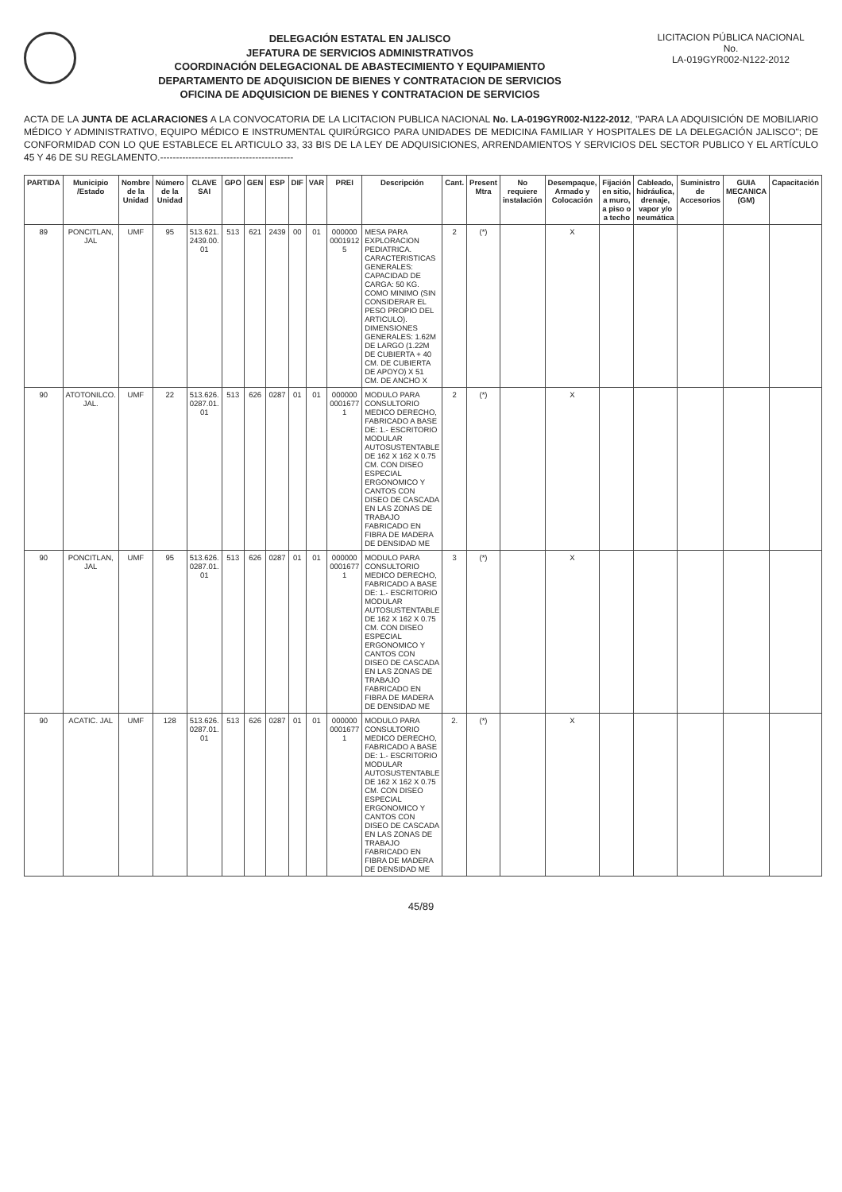DELEGACIÓN ESTATAL EN JALISCO
JEFATURA DE SERVICIOS ADMINISTRATIVOS
COORDINACIÓN DELEGACIONAL DE ABASTECIMIENTO Y EQUIPAMIENTO
DEPARTAMENTO DE ADQUISICION DE BIENES Y CONTRATACION DE SERVICIOS
OFICINA DE ADQUISICION DE BIENES Y CONTRATACION DE SERVICIOS
LICITACION PÚBLICA NACIONAL
No.
LA-019GYR002-N122-2012
ACTA DE LA JUNTA DE ACLARACIONES A LA CONVOCATORIA DE LA LICITACION PUBLICA NACIONAL No. LA-019GYR002-N122-2012, "PARA LA ADQUISICIÓN DE MOBILIARIO MÉDICO Y ADMINISTRATIVO, EQUIPO MÉDICO E INSTRUMENTAL QUIRÚRGICO PARA UNIDADES DE MEDICINA FAMILIAR Y HOSPITALES DE LA DELEGACIÓN JALISCO"; DE CONFORMIDAD CON LO QUE ESTABLECE EL ARTICULO 33, 33 BIS DE LA LEY DE ADQUISICIONES, ARRENDAMIENTOS Y SERVICIOS DEL SECTOR PUBLICO Y EL ARTÍCULO 45 Y 46 DE SU REGLAMENTO.------------------------------------------
| PARTIDA | Municipio /Estado | Nombre de la Unidad | Número de la Unidad | CLAVE SAI | GPO | GEN | ESP | DIF | VAR | PREI | Descripción | Cant. | Present Mtra | No requiere instalación | Desempaque, Armado y Colocación | Fijación en sitio, a muro, a piso o a techo | Cableado, hidráulica, drenaje, vapor y/o neumática | Suministro de Accesorios | GUIA MECANICA (GM) | Capacitación |
| --- | --- | --- | --- | --- | --- | --- | --- | --- | --- | --- | --- | --- | --- | --- | --- | --- | --- | --- | --- | --- |
| 89 | PONCITLAN, JAL | UMF | 95 | 513.621. 2439.00. 01 | 513 | 621 | 2439 | 00 | 01 | 000000 0001912 5 | MESA PARA EXPLORACION PEDIATRICA. CARACTERISTICAS GENERALES: CAPACIDAD DE CARGA: 50 KG. COMO MINIMO (SIN CONSIDERAR EL PESO PROPIO DEL ARTICULO). DIMENSIONES GENERALES: 1.62M DE LARGO (1.22M DE CUBIERTA + 40 CM. DE CUBIERTA DE APOYO) X 51 CM. DE ANCHO X | 2 | (*) | | X | | | | | |
| 90 | ATOTONILCO. JAL. | UMF | 22 | 513.626. 0287.01. 01 | 513 | 626 | 0287 | 01 | 01 | 000000 0001677 1 | MODULO PARA CONSULTORIO MEDICO DERECHO, FABRICADO A BASE DE: 1.- ESCRITORIO MODULAR AUTOSUSTENTABLE DE 162 X 162 X 0.75 CM. CON DISEO ESPECIAL ERGONOMICO Y CANTOS CON DISEO DE CASCADA EN LAS ZONAS DE TRABAJO FABRICADO EN FIBRA DE MADERA DE DENSIDAD ME | 2 | (*) | | X | | | | | |
| 90 | PONCITLAN, JAL | UMF | 95 | 513.626. 0287.01. 01 | 513 | 626 | 0287 | 01 | 01 | 000000 0001677 1 | MODULO PARA CONSULTORIO MEDICO DERECHO, FABRICADO A BASE DE: 1.- ESCRITORIO MODULAR AUTOSUSTENTABLE DE 162 X 162 X 0.75 CM. CON DISEO ESPECIAL ERGONOMICO Y CANTOS CON DISEO DE CASCADA EN LAS ZONAS DE TRABAJO FABRICADO EN FIBRA DE MADERA DE DENSIDAD ME | 3 | (*) | | X | | | | | |
| 90 | ACATIC. JAL | UMF | 128 | 513.626. 0287.01. 01 | 513 | 626 | 0287 | 01 | 01 | 000000 0001677 1 | MODULO PARA CONSULTORIO MEDICO DERECHO, FABRICADO A BASE DE: 1.- ESCRITORIO MODULAR AUTOSUSTENTABLE DE 162 X 162 X 0.75 CM. CON DISEO ESPECIAL ERGONOMICO Y CANTOS CON DISEO DE CASCADA EN LAS ZONAS DE TRABAJO FABRICADO EN FIBRA DE MADERA DE DENSIDAD ME | 2. | (*) | | X | | | | | |
45/89